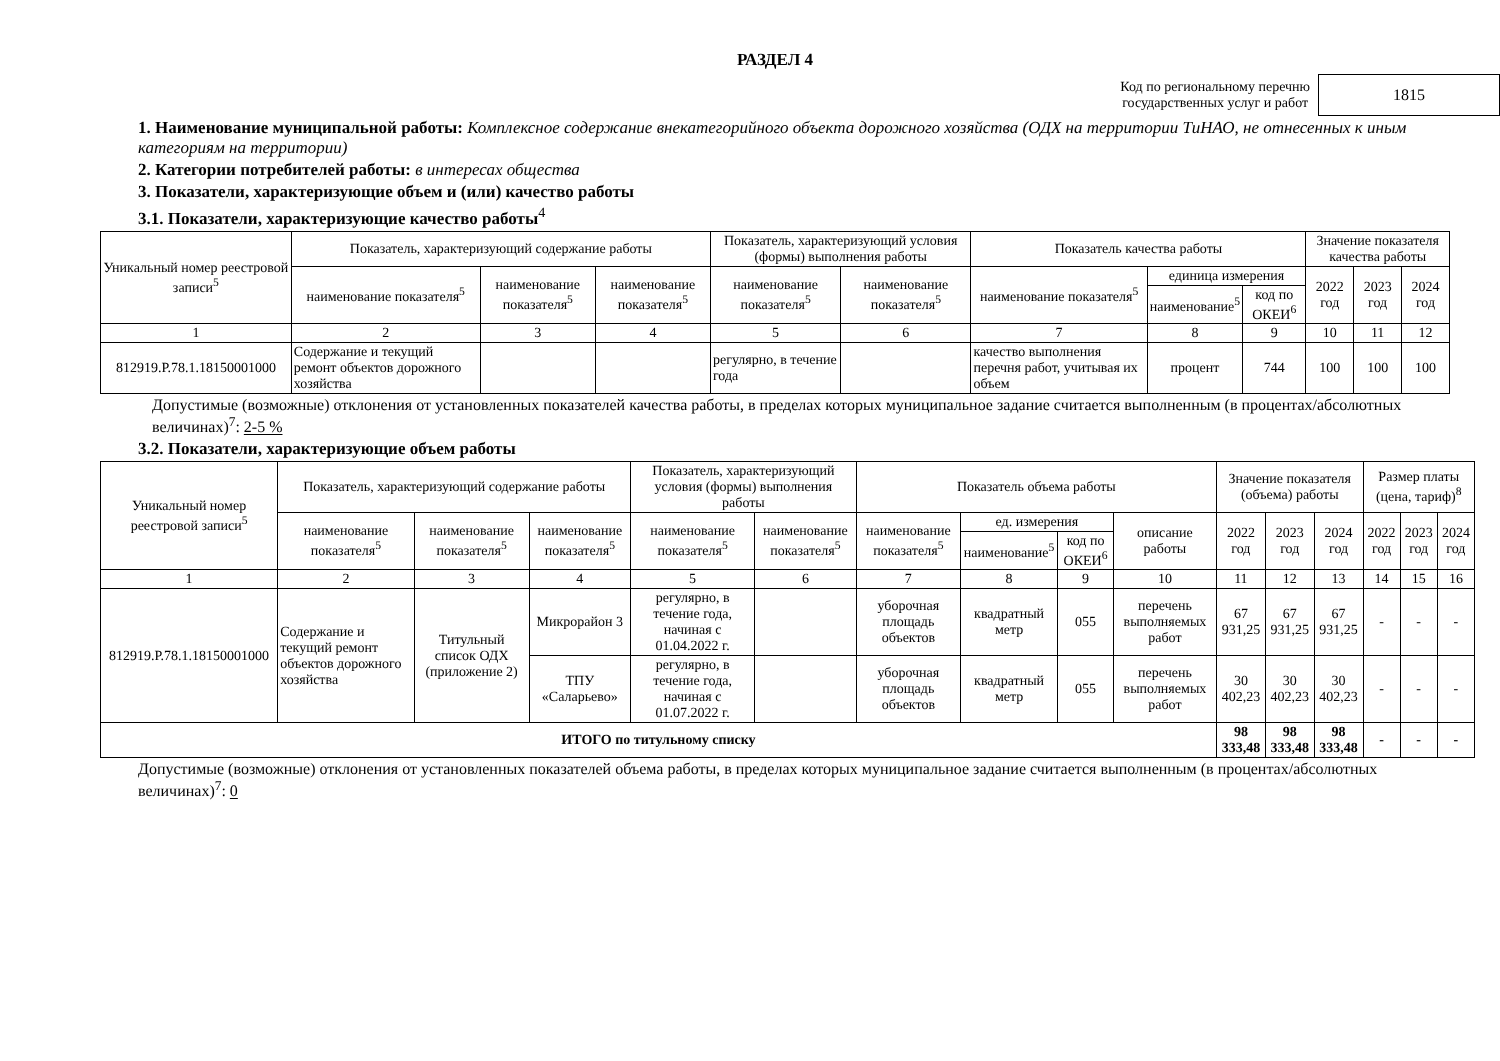РАЗДЕЛ 4
Код по региональному перечню
государственных услуг и работ
1815
1. Наименование муниципальной работы: Комплексное содержание внекатегорийного объекта дорожного хозяйства (ОДХ на территории ТиНАО, не отнесенных к иным категориям на территории)
2. Категории потребителей работы: в интересах общества
3. Показатели, характеризующие объем и (или) качество работы
3.1. Показатели, характеризующие качество работы<sup>4</sup>
| Уникальный номер реестровой записи<sup>5</sup> | Показатель, характеризующий содержание работы | | | Показатель, характеризующий условия (формы) выполнения работы | | Показатель качества работы | | | Значение показателя качества работы | | |
| --- | --- | --- | --- | --- | --- | --- | --- | --- | --- | --- | --- |
| | наименование показателя<sup>5</sup> | наименование показателя<sup>5</sup> | наименование показателя<sup>5</sup> | наименование показателя<sup>5</sup> | наименование показателя<sup>5</sup> | наименование показателя<sup>5</sup> | единица измерения | | 2022 год | 2023 год | 2024 год |
| | | | | | | | наименование<sup>5</sup> | код по ОКЕИ<sup>6</sup> | | | |
| 1 | 2 | 3 | 4 | 5 | 6 | 7 | 8 | 9 | 10 | 11 | 12 |
| 812919.Р.78.1.18150001000 | Содержание и текущий ремонт объектов дорожного хозяйства | | | регулярно, в течение года | | качество выполнения перечня работ, учитывая их объем | процент | 744 | 100 | 100 | 100 |
Допустимые (возможные) отклонения от установленных показателей качества работы, в пределах которых муниципальное задание считается выполненным (в процентах/абсолютных величинах)<sup>7</sup>: 2-5 %
3.2. Показатели, характеризующие объем работы
| Уникальный номер реестровой записи<sup>5</sup> | Показатель, характеризующий содержание работы | | | Показатель, характеризующий условия (формы) выполнения работы | | Показатель объема работы | | | | Значение показателя (объема) работы | | | Размер платы (цена, тариф)<sup>8</sup> | | |
| --- | --- | --- | --- | --- | --- | --- | --- | --- | --- | --- | --- | --- | --- | --- | --- |
| | наименование показателя<sup>5</sup> | наименование показателя<sup>5</sup> | наименование показателя<sup>5</sup> | наименование показателя<sup>5</sup> | наименование показателя<sup>5</sup> | наименование показателя<sup>5</sup> | ед. измерения | | описание работы | 2022 год | 2023 год | 2024 год | 2022 год | 2023 год | 2024 год |
| | | | | | | | наименование<sup>5</sup> | код по ОКЕИ<sup>6</sup> | | | | | | | |
| 1 | 2 | 3 | 4 | 5 | 6 | 7 | 8 | 9 | 10 | 11 | 12 | 13 | 14 | 15 | 16 |
| 812919.Р.78.1.18150001000 | Содержание и текущий ремонт объектов дорожного хозяйства | Титульный список ОДХ (приложение 2) | Микрорайон 3 | регулярно, в течение года, начиная с 01.04.2022 г. | | уборочная площадь объектов | квадратный метр | 055 | перечень выполняемых работ | 67 931,25 | 67 931,25 | 67 931,25 | - | - | - |
| | | | ТПУ «Саларьево» | регулярно, в течение года, начиная с 01.07.2022 г. | | уборочная площадь объектов | квадратный метр | 055 | перечень выполняемых работ | 30 402,23 | 30 402,23 | 30 402,23 | - | - | - |
| ИТОГО по титульному списку | | | | | | | | | | 98 333,48 | 98 333,48 | 98 333,48 | - | - | - |
Допустимые (возможные) отклонения от установленных показателей объема работы, в пределах которых муниципальное задание считается выполненным (в процентах/абсолютных величинах)<sup>7</sup>: 0